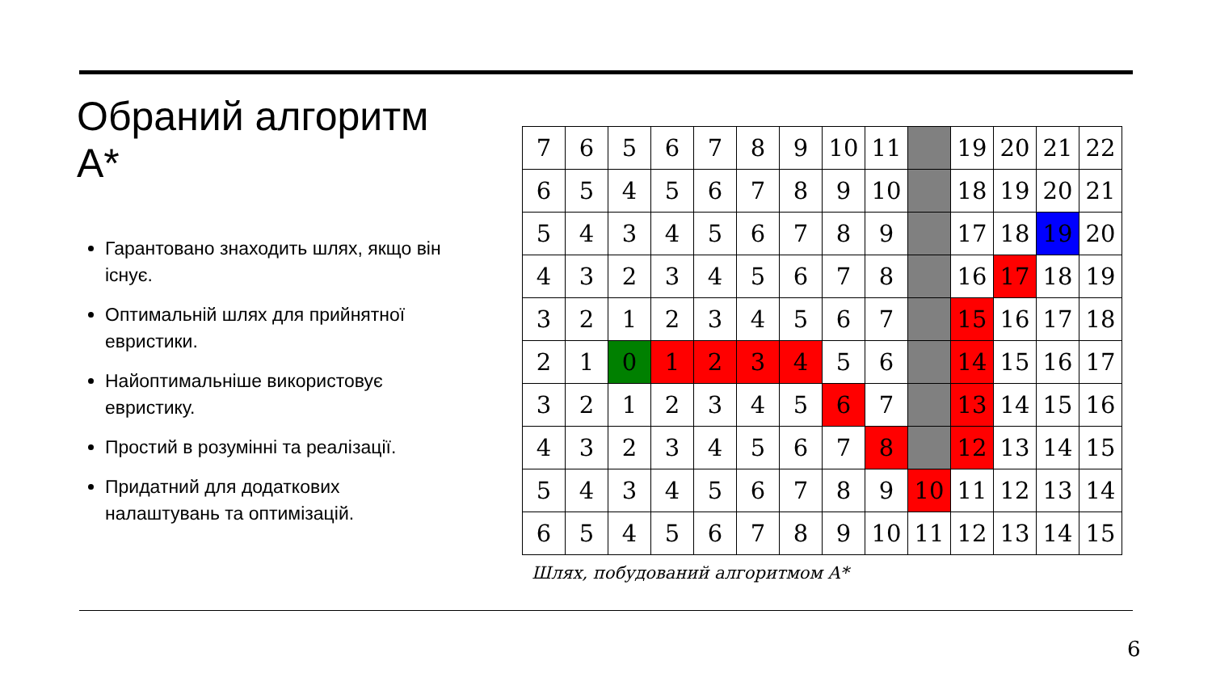Обраний алгоритм A*
Гарантовано знаходить шлях, якщо він існує.
Оптимальній шлях для прийнятної евристики.
Найоптимальніше використовує евристику.
Простий в розумінні та реалізації.
Придатний для додаткових налаштувань та оптимізацій.
| 7 | 6 | 5 | 6 | 7 | 8 | 9 | 10 | 11 | | 19 | 20 | 21 | 22 |
| 6 | 5 | 4 | 5 | 6 | 7 | 8 | 9 | 10 | | 18 | 19 | 20 | 21 |
| 5 | 4 | 3 | 4 | 5 | 6 | 7 | 8 | 9 | | 17 | 18 | 19 | 20 |
| 4 | 3 | 2 | 3 | 4 | 5 | 6 | 7 | 8 | | 16 | 17 | 18 | 19 |
| 3 | 2 | 1 | 2 | 3 | 4 | 5 | 6 | 7 | | 15 | 16 | 17 | 18 |
| 2 | 1 | 0 | 1 | 2 | 3 | 4 | 5 | 6 | | 14 | 15 | 16 | 17 |
| 3 | 2 | 1 | 2 | 3 | 4 | 5 | 6 | 7 | | 13 | 14 | 15 | 16 |
| 4 | 3 | 2 | 3 | 4 | 5 | 6 | 7 | 8 | | 12 | 13 | 14 | 15 |
| 5 | 4 | 3 | 4 | 5 | 6 | 7 | 8 | 9 | 10 | 11 | 12 | 13 | 14 |
| 6 | 5 | 4 | 5 | 6 | 7 | 8 | 9 | 10 | 11 | 12 | 13 | 14 | 15 |
Шлях, побудований алгоритмом A*
6